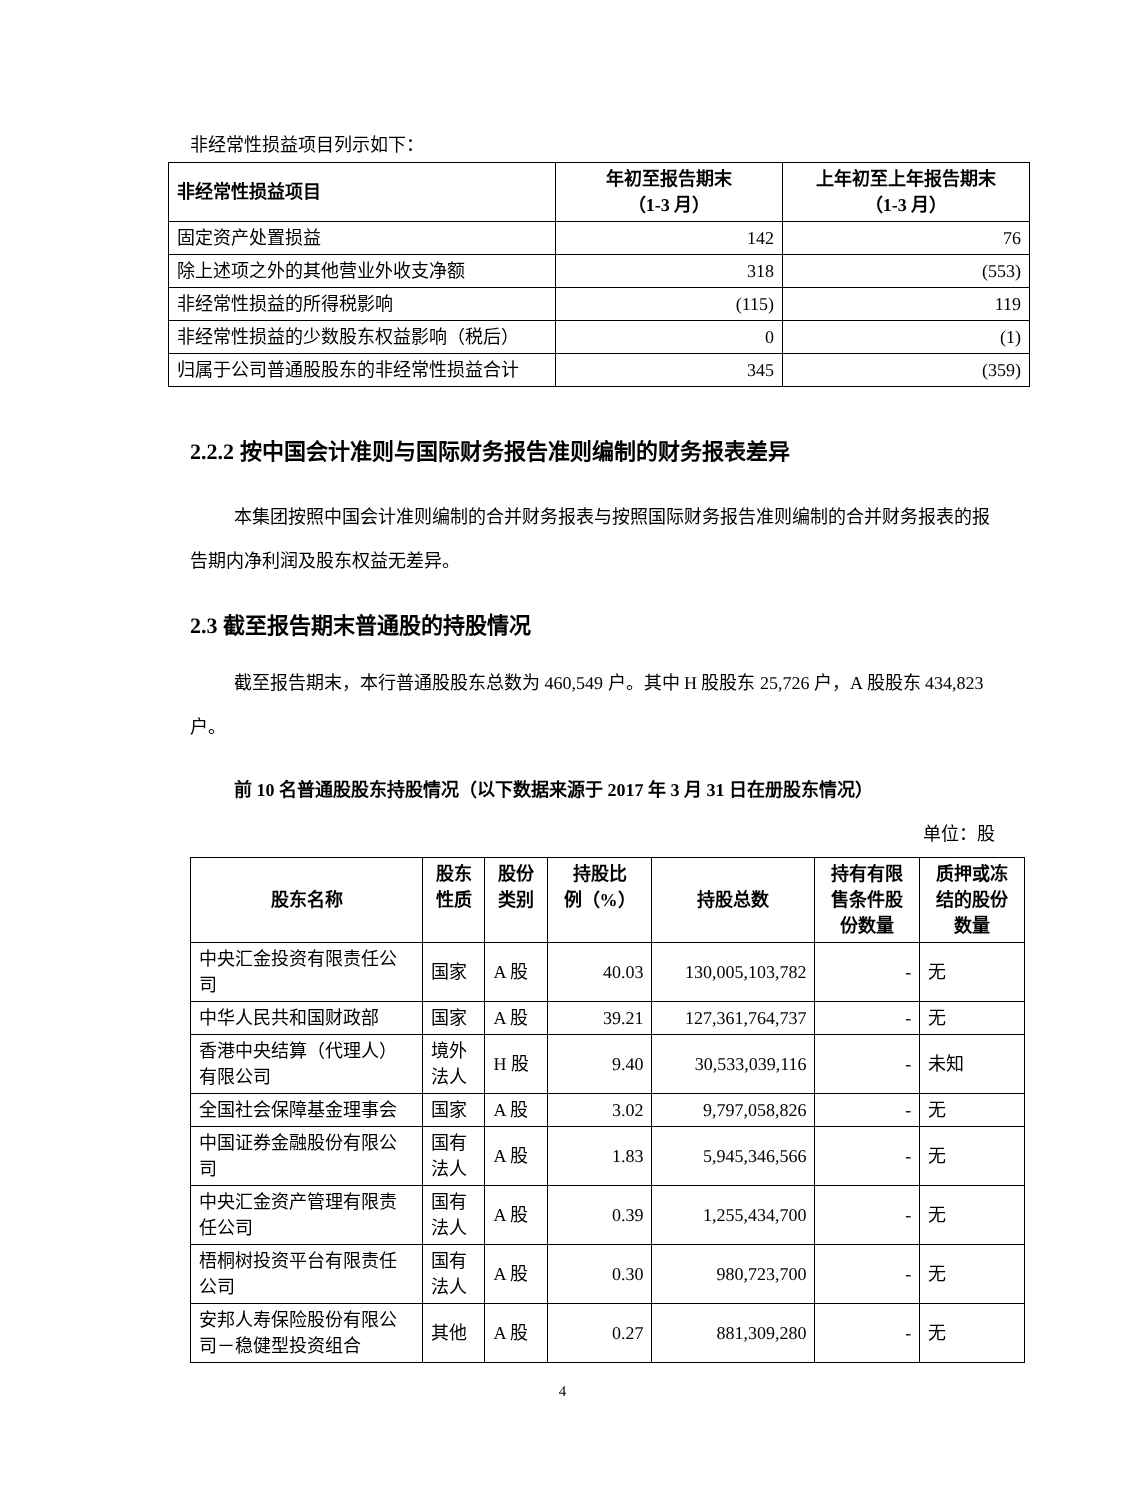非经常性损益项目列示如下：
| 非经常性损益项目 | 年初至报告期末 （1-3 月） | 上年初至上年报告期末 （1-3 月） |
| --- | --- | --- |
| 固定资产处置损益 | 142 | 76 |
| 除上述项之外的其他营业外收支净额 | 318 | (553) |
| 非经常性损益的所得税影响 | (115) | 119 |
| 非经常性损益的少数股东权益影响（税后） | 0 | (1) |
| 归属于公司普通股股东的非经常性损益合计 | 345 | (359) |
2.2.2 按中国会计准则与国际财务报告准则编制的财务报表差异
本集团按照中国会计准则编制的合并财务报表与按照国际财务报告准则编制的合并财务报表的报告期内净利润及股东权益无差异。
2.3 截至报告期末普通股的持股情况
截至报告期末，本行普通股股东总数为 460,549 户。其中 H 股股东 25,726 户，A 股股东 434,823 户。
前 10 名普通股股东持股情况（以下数据来源于 2017 年 3 月 31 日在册股东情况）
单位：股
| 股东名称 | 股东 性质 | 股份 类别 | 持股比 例（%） | 持股总数 | 持有有限 售条件股 份数量 | 质押或冻 结的股份 数量 |
| --- | --- | --- | --- | --- | --- | --- |
| 中央汇金投资有限责任公司 | 国家 | A 股 | 40.03 | 130,005,103,782 | - | 无 |
| 中华人民共和国财政部 | 国家 | A 股 | 39.21 | 127,361,764,737 | - | 无 |
| 香港中央结算（代理人）有限公司 | 境外 法人 | H 股 | 9.40 | 30,533,039,116 | - | 未知 |
| 全国社会保障基金理事会 | 国家 | A 股 | 3.02 | 9,797,058,826 | - | 无 |
| 中国证券金融股份有限公司 | 国有 法人 | A 股 | 1.83 | 5,945,346,566 | - | 无 |
| 中央汇金资产管理有限责任公司 | 国有 法人 | A 股 | 0.39 | 1,255,434,700 | - | 无 |
| 梧桐树投资平台有限责任公司 | 国有 法人 | A 股 | 0.30 | 980,723,700 | - | 无 |
| 安邦人寿保险股份有限公司－稳健型投资组合 | 其他 | A 股 | 0.27 | 881,309,280 | - | 无 |
4